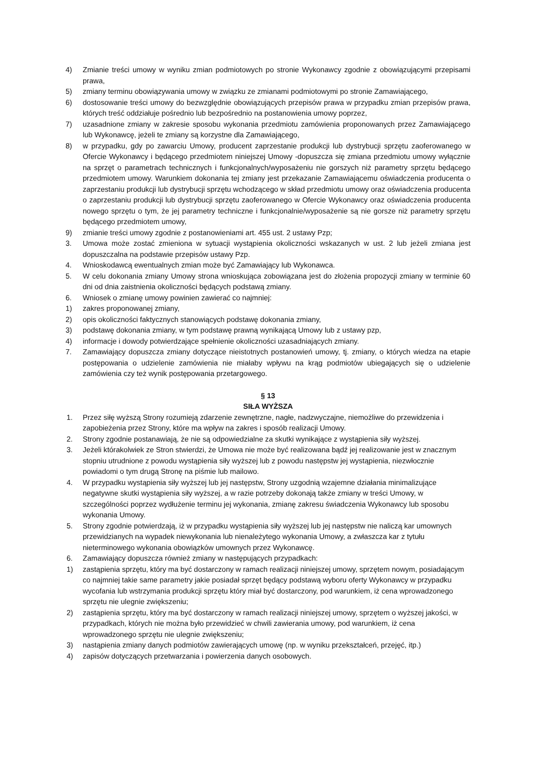4) Zmianie treści umowy w wyniku zmian podmiotowych po stronie Wykonawcy zgodnie z obowiązującymi przepisami prawa,
5) zmiany terminu obowiązywania umowy w związku ze zmianami podmiotowymi po stronie Zamawiającego,
6) dostosowanie treści umowy do bezwzględnie obowiązujących przepisów prawa w przypadku zmian przepisów prawa, których treść oddziałuje pośrednio lub bezpośrednio na postanowienia umowy poprzez,
7) uzasadnione zmiany w zakresie sposobu wykonania przedmiotu zamówienia proponowanych przez Zamawiającego lub Wykonawcę, jeżeli te zmiany są korzystne dla Zamawiającego,
8) w przypadku, gdy po zawarciu Umowy, producent zaprzestanie produkcji lub dystrybucji sprzętu zaoferowanego w Ofercie Wykonawcy i będącego przedmiotem niniejszej Umowy -dopuszcza się zmiana przedmiotu umowy wyłącznie na sprzęt o parametrach technicznych i funkcjonalnych/wyposażeniu nie gorszych niż parametry sprzętu będącego przedmiotem umowy. Warunkiem dokonania tej zmiany jest przekazanie Zamawiającemu oświadczenia producenta o zaprzestaniu produkcji lub dystrybucji sprzętu wchodzącego w skład przedmiotu umowy oraz oświadczenia producenta o zaprzestaniu produkcji lub dystrybucji sprzętu zaoferowanego w Ofercie Wykonawcy oraz oświadczenia producenta nowego sprzętu o tym, że jej parametry techniczne i funkcjonalnie/wyposażenie są nie gorsze niż parametry sprzętu będącego przedmiotem umowy,
9) zmianie treści umowy zgodnie z postanowieniami art. 455 ust. 2 ustawy Pzp;
3. Umowa może zostać zmieniona w sytuacji wystąpienia okoliczności wskazanych w ust. 2 lub jeżeli zmiana jest dopuszczalna na podstawie przepisów ustawy Pzp.
4. Wnioskodawcą ewentualnych zmian może być Zamawiający lub Wykonawca.
5. W celu dokonania zmiany Umowy strona wnioskująca zobowiązana jest do złożenia propozycji zmiany w terminie 60 dni od dnia zaistnienia okoliczności będących podstawą zmiany.
6. Wniosek o zmianę umowy powinien zawierać co najmniej:
1) zakres proponowanej zmiany,
2) opis okoliczności faktycznych stanowiących podstawę dokonania zmiany,
3) podstawę dokonania zmiany, w tym podstawę prawną wynikającą Umowy lub z ustawy pzp,
4) informacje i dowody potwierdzające spełnienie okoliczności uzasadniających zmiany.
7. Zamawiający dopuszcza zmiany dotyczące nieistotnych postanowień umowy, tj. zmiany, o których wiedza na etapie postępowania o udzielenie zamówienia nie miałaby wpływu na krąg podmiotów ubiegających się o udzielenie zamówienia czy też wynik postępowania przetargowego.
§ 13
SIŁA WYŻSZA
1. Przez siłę wyższą Strony rozumieją zdarzenie zewnętrzne, nagłe, nadzwyczajne, niemożliwe do przewidzenia i zapobieżenia przez Strony, które ma wpływ na zakres i sposób realizacji Umowy.
2. Strony zgodnie postanawiają, że nie są odpowiedzialne za skutki wynikające z wystąpienia siły wyższej.
3. Jeżeli którakolwiek ze Stron stwierdzi, że Umowa nie może być realizowana bądź jej realizowanie jest w znacznym stopniu utrudnione z powodu wystąpienia siły wyższej lub z powodu następstw jej wystąpienia, niezwłocznie powiadomi o tym drugą Stronę na piśmie lub mailowo.
4. W przypadku wystąpienia siły wyższej lub jej następstw, Strony uzgodnią wzajemne działania minimalizujące negatywne skutki wystąpienia siły wyższej, a w razie potrzeby dokonają także zmiany w treści Umowy, w szczególności poprzez wydłużenie terminu jej wykonania, zmianę zakresu świadczenia Wykonawcy lub sposobu wykonania Umowy.
5. Strony zgodnie potwierdzają, iż w przypadku wystąpienia siły wyższej lub jej następstw nie naliczą kar umownych przewidzianych na wypadek niewykonania lub nienależytego wykonania Umowy, a zwłaszcza kar z tytułu nieterminowego wykonania obowiązków umownych przez Wykonawcę.
6. Zamawiający dopuszcza również zmiany w następujących przypadkach:
1) zastąpienia sprzętu, który ma być dostarczony w ramach realizacji niniejszej umowy, sprzętem nowym, posiadającym co najmniej takie same parametry jakie posiadał sprzęt będący podstawą wyboru oferty Wykonawcy w przypadku wycofania lub wstrzymania produkcji sprzętu który miał być dostarczony, pod warunkiem, iż cena wprowadzonego sprzętu nie ulegnie zwiększeniu;
2) zastąpienia sprzętu, który ma być dostarczony w ramach realizacji niniejszej umowy, sprzętem o wyższej jakości, w przypadkach, których nie można było przewidzieć w chwili zawierania umowy, pod warunkiem, iż cena wprowadzonego sprzętu nie ulegnie zwiększeniu;
3) nastąpienia zmiany danych podmiotów zawierających umowę (np. w wyniku przekształceń, przejęć, itp.)
4) zapisów dotyczących przetwarzania i powierzenia danych osobowych.